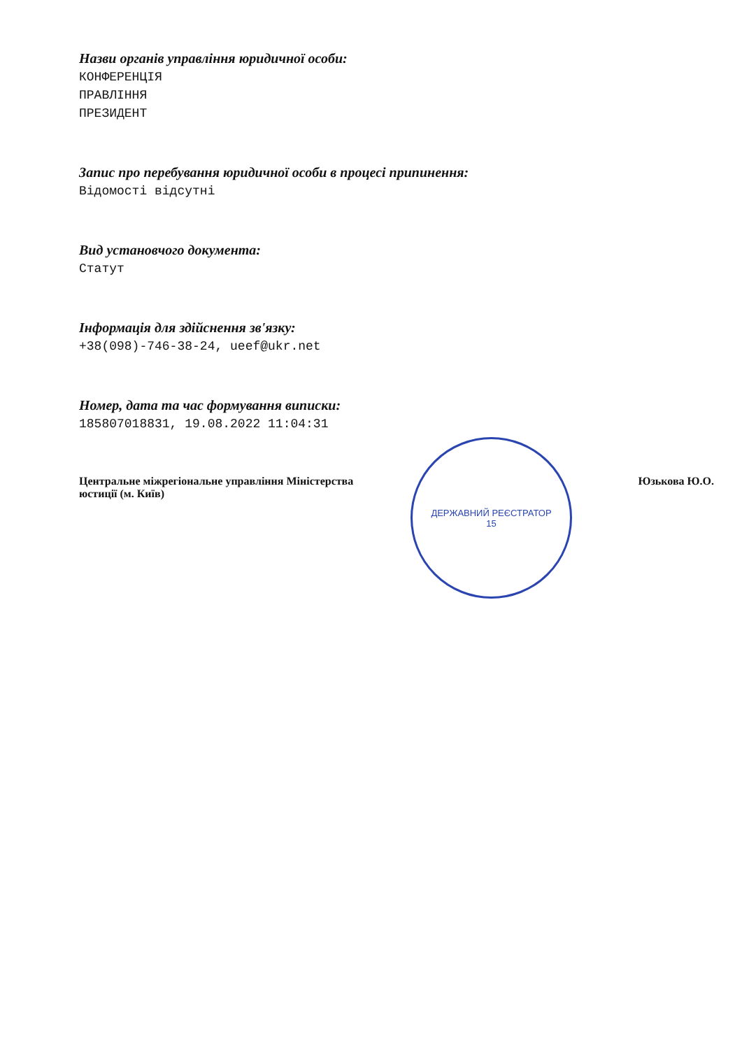Назви органів управління юридичної особи:
КОНФЕРЕНЦІЯ
ПРАВЛІННЯ
ПРЕЗИДЕНТ
Запис про перебування юридичної особи в процесі припинення:
Відомості відсутні
Вид установчого документа:
Статут
Інформація для здійснення зв'язку:
+38(098)-746-38-24, ueef@ukr.net
Номер, дата та час формування виписки:
185807018831, 19.08.2022 11:04:31
Центральне міжрегіональне управління Міністерства
юстиції (м. Київ)
Юзькова Ю.О.
ДЕРЖАВНИЙ РЕЄСТРАТОР
15